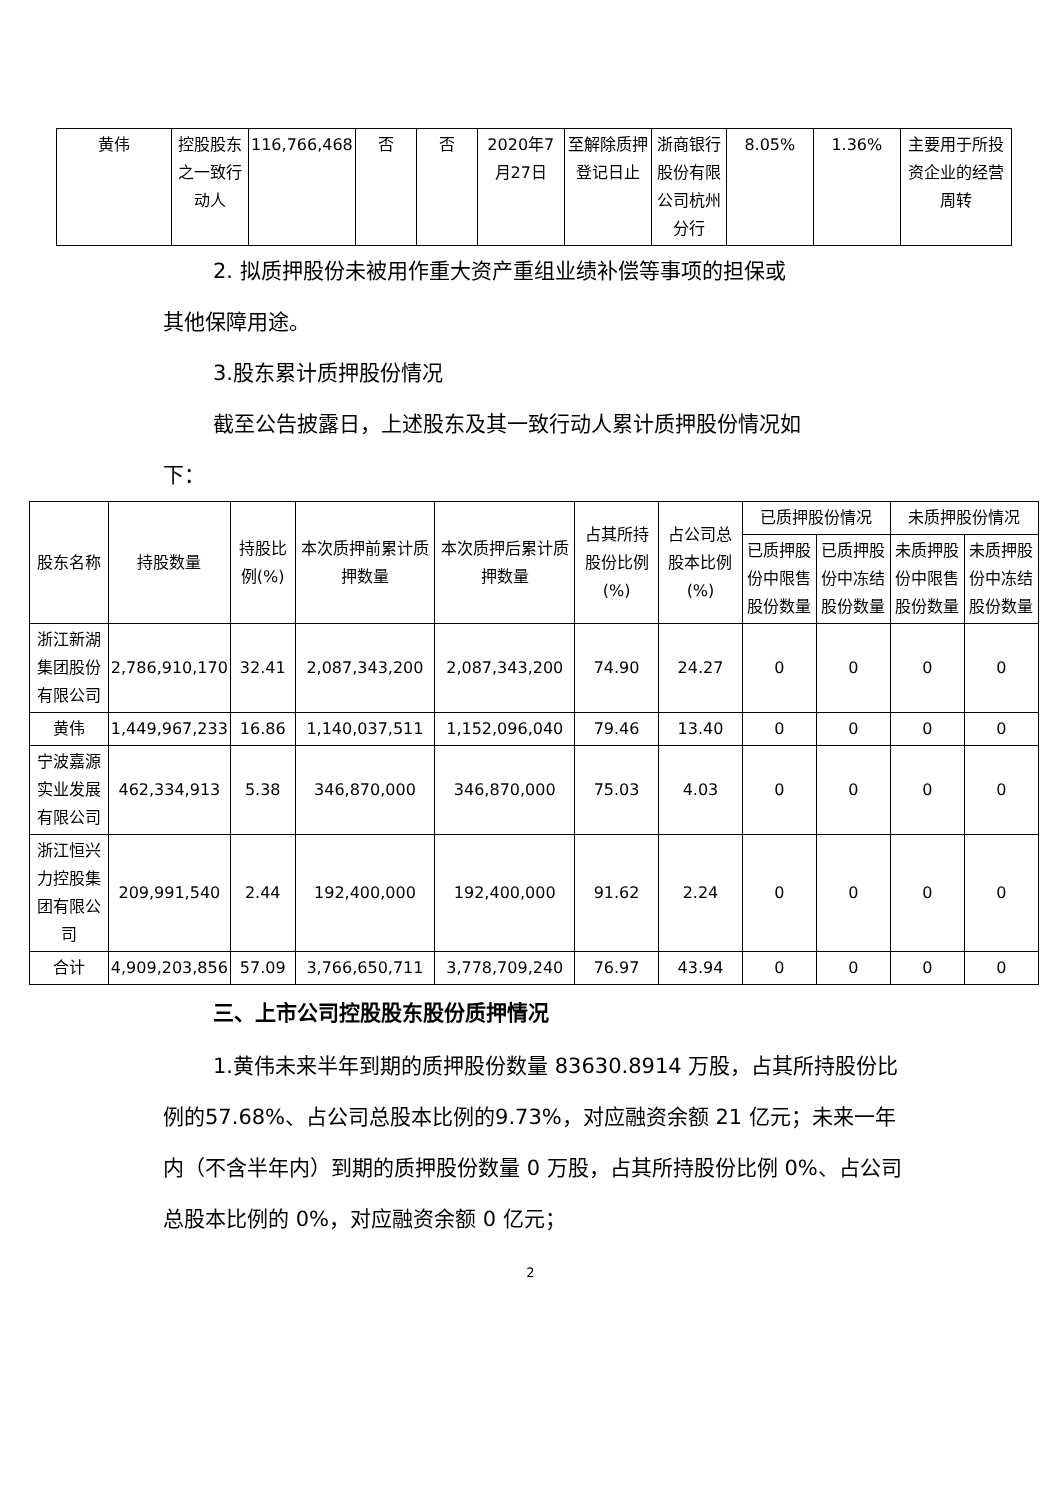| 黄伟 | 控股股东之一致行动人 | 116,766,468 | 否 | 否 | 2020年7月27日 | 至解除质押登记日止 | 浙商银行股份有限公司杭州分行 | 8.05% | 1.36% | 主要用于所投资企业的经营周转 |
2. 拟质押股份未被用作重大资产重组业绩补偿等事项的担保或
其他保障用途。
3.股东累计质押股份情况
截至公告披露日，上述股东及其一致行动人累计质押股份情况如
下：
| 股东名称 | 持股数量 | 持股比例(%) | 本次质押前累计质押数量 | 本次质押后累计质押数量 | 占其所持股份比例(%) | 占公司总股本比例(%) | 已质押股份情况 | | 未质押股份情况 | |
| --- | --- | --- | --- | --- | --- | --- | --- | --- | --- | --- |
| | | | | | | | 已质押股份中限售股份数量 | 已质押股份中冻结股份数量 | 未质押股份中限售股份数量 | 未质押股份中冻结股份数量 |
| 浙江新湖集团股份有限公司 | 2,786,910,170 | 32.41 | 2,087,343,200 | 2,087,343,200 | 74.90 | 24.27 | 0 | 0 | 0 | 0 |
| 黄伟 | 1,449,967,233 | 16.86 | 1,140,037,511 | 1,152,096,040 | 79.46 | 13.40 | 0 | 0 | 0 | 0 |
| 宁波嘉源实业发展有限公司 | 462,334,913 | 5.38 | 346,870,000 | 346,870,000 | 75.03 | 4.03 | 0 | 0 | 0 | 0 |
| 浙江恒兴力控股集团有限公司 | 209,991,540 | 2.44 | 192,400,000 | 192,400,000 | 91.62 | 2.24 | 0 | 0 | 0 | 0 |
| 合计 | 4,909,203,856 | 57.09 | 3,766,650,711 | 3,778,709,240 | 76.97 | 43.94 | 0 | 0 | 0 | 0 |
三、上市公司控股股东股份质押情况
1.黄伟未来半年到期的质押股份数量 83630.8914 万股，占其所持股份比例的57.68%、占公司总股本比例的9.73%，对应融资余额 21 亿元；未来一年内（不含半年内）到期的质押股份数量 0 万股，占其所持股份比例 0%、占公司总股本比例的 0%，对应融资余额 0 亿元；
2